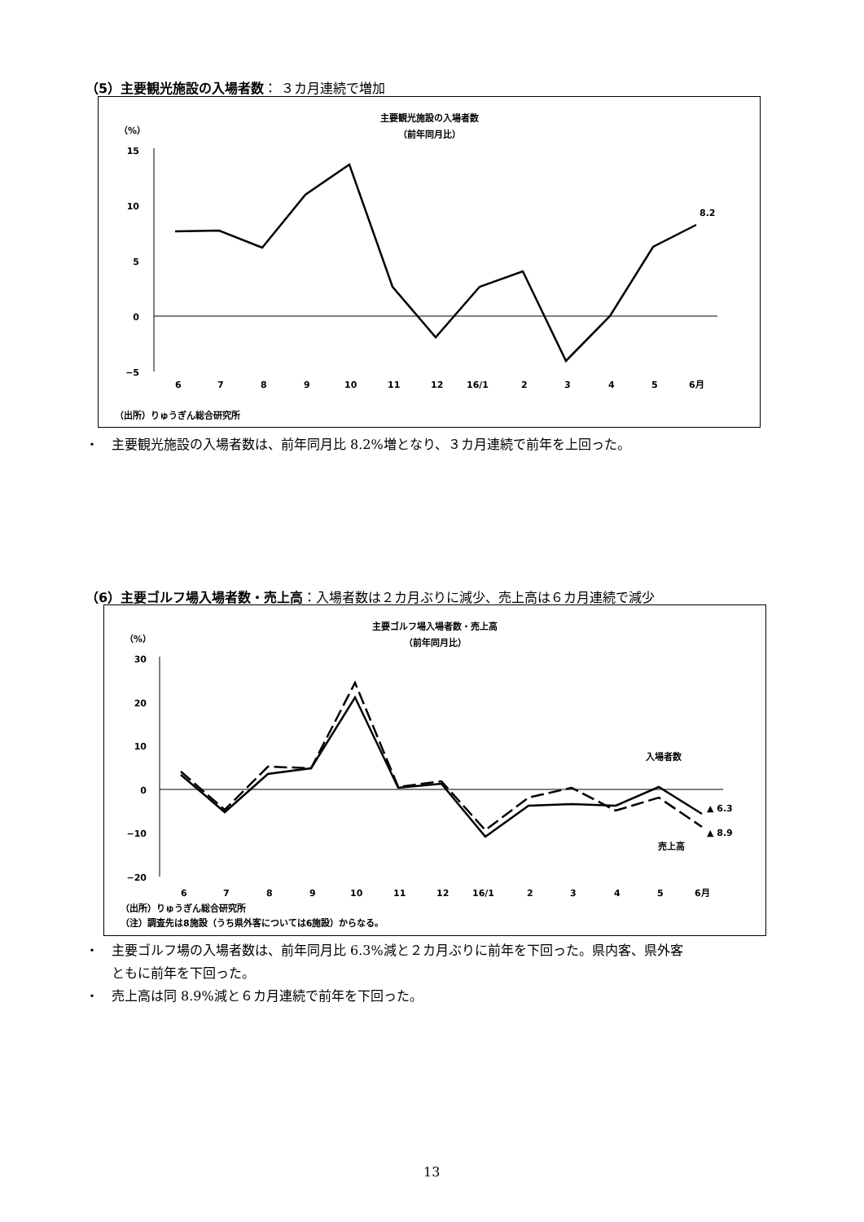（5）主要観光施設の入場者数： ３カ月連続で増加
主要観光施設の入場者数
（前年同月比）
（%）
15
10
5
0
−5
8.2
6
7
8
9
10
11
12
16/1
2
3
4
5
6月
（出所）りゅうぎん総合研究所
・　主要観光施設の入場者数は、前年同月比 8.2%増となり、３カ月連続で前年を上回った。
（6）主要ゴルフ場入場者数・売上高：入場者数は２カ月ぶりに減少、売上高は６カ月連続で減少
主要ゴルフ場入場者数・売上高
（前年同月比）
（%）
30
20
10
0
−10
−20
入場者数
売上高
▲ 6.3
▲ 8.9
6
7
8
9
10
11
12
16/1
2
3
4
5
6月
（出所）りゅうぎん総合研究所
（注）調査先は8施設（うち県外客については6施設）からなる。
・　主要ゴルフ場の入場者数は、前年同月比 6.3%減と２カ月ぶりに前年を下回った。県内客、県外客
　　ともに前年を下回った。
・　売上高は同 8.9%減と６カ月連続で前年を下回った。
13